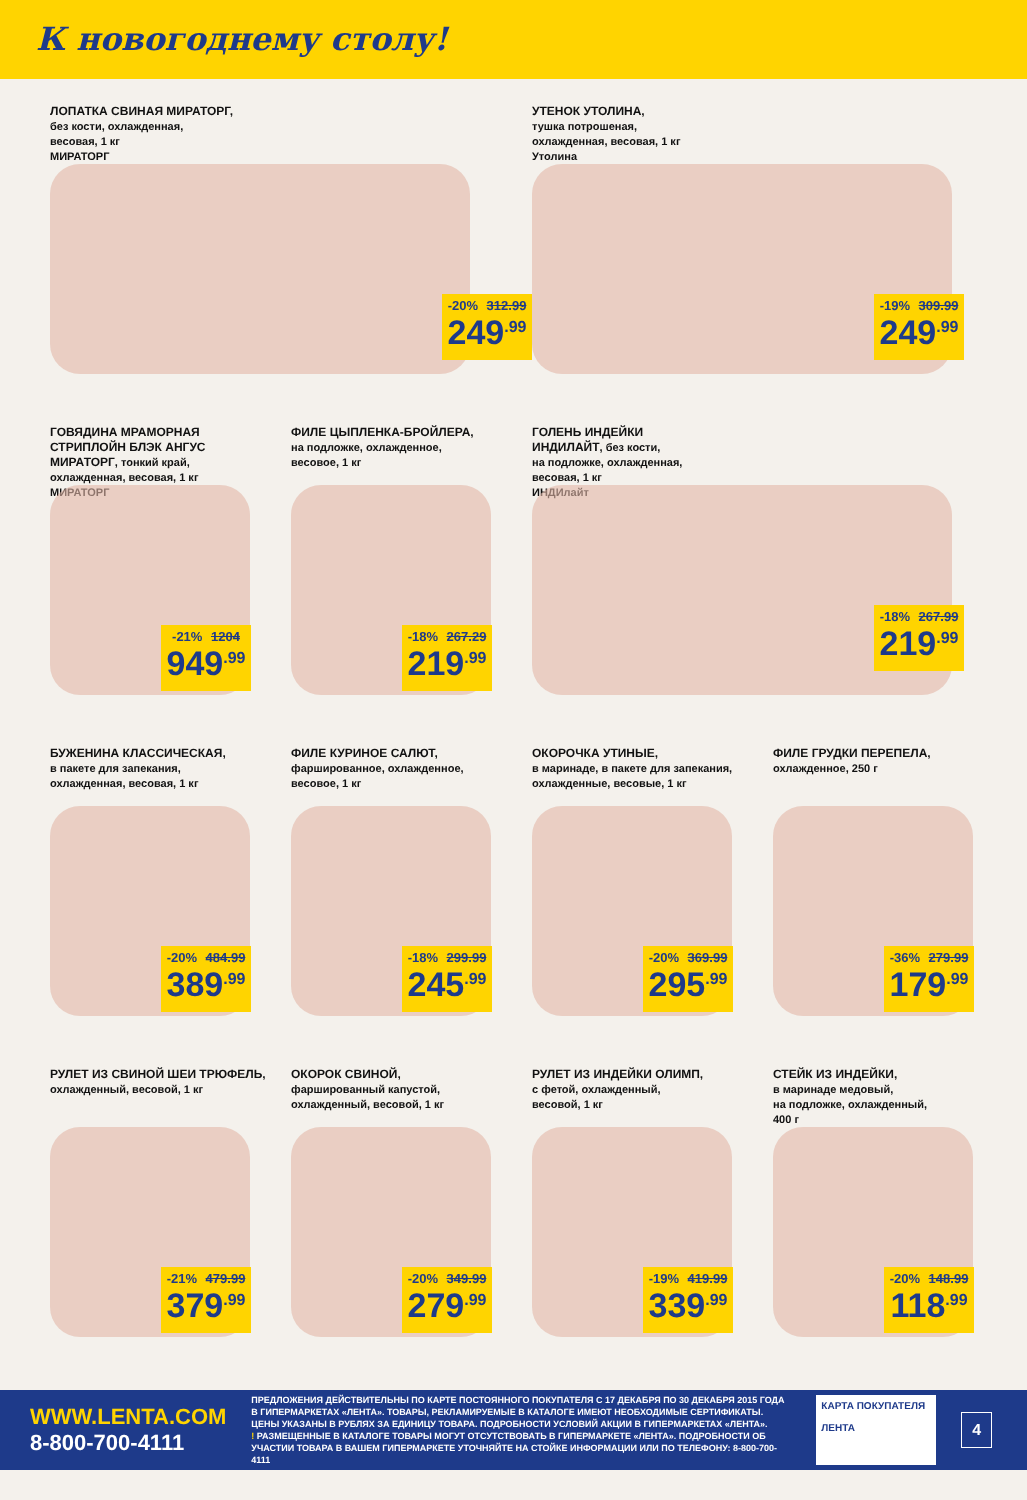К новогоднему столу!
ЛОПАТКА СВИНАЯ МИРАТОРГ,
без кости, охлажденная,
весовая, 1 кг
МИРАТОРГ
-20% 312.99
249<sup>.99</sup>
УТЕНОК УТОЛИНА,
тушка потрошеная,
охлажденная, весовая, 1 кг
Утолина
-19% 309.99
249<sup>.99</sup>
ГОВЯДИНА МРАМОРНАЯ
СТРИПЛОЙН БЛЭК АНГУС
МИРАТОРГ, тонкий край,
охлажденная, весовая, 1 кг
МИРАТОРГ
-21% 1204
949<sup>.99</sup>
ФИЛЕ ЦЫПЛЕНКА-БРОЙЛЕРА,
на подложке, охлажденное,
весовое, 1 кг
-18% 267.29
219<sup>.99</sup>
ГОЛЕНЬ ИНДЕЙКИ
ИНДИЛАЙТ, без кости,
на подложке, охлажденная,
весовая, 1 кг
ИНДИлайт
-18% 267.99
219<sup>.99</sup>
БУЖЕНИНА КЛАССИЧЕСКАЯ,
в пакете для запекания,
охлажденная, весовая, 1 кг
-20% 484.99
389<sup>.99</sup>
ФИЛЕ КУРИНОЕ САЛЮТ,
фаршированное, охлажденное,
весовое, 1 кг
-18% 299.99
245<sup>.99</sup>
ОКОРОЧКА УТИНЫЕ,
в маринаде, в пакете для запекания,
охлажденные, весовые, 1 кг
-20% 369.99
295<sup>.99</sup>
ФИЛЕ ГРУДКИ ПЕРЕПЕЛА,
охлажденное, 250 г
-36% 279.99
179<sup>.99</sup>
РУЛЕТ ИЗ СВИНОЙ ШЕИ ТРЮФЕЛЬ,
охлажденный, весовой, 1 кг
-21% 479.99
379<sup>.99</sup>
ОКОРОК СВИНОЙ,
фаршированный капустой,
охлажденный, весовой, 1 кг
-20% 349.99
279<sup>.99</sup>
РУЛЕТ ИЗ ИНДЕЙКИ ОЛИМП,
с фетой, охлажденный,
весовой, 1 кг
-19% 419.99
339<sup>.99</sup>
СТЕЙК ИЗ ИНДЕЙКИ,
в маринаде медовый,
на подложке, охлажденный,
400 г
-20% 148.99
118<sup>.99</sup>
WWW.LENTA.COM
8-800-700-4111
ПРЕДЛОЖЕНИЯ ДЕЙСТВИТЕЛЬНЫ ПО КАРТЕ ПОСТОЯННОГО ПОКУПАТЕЛЯ С 17 ДЕКАБРЯ ПО 30 ДЕКАБРЯ 2015 ГОДА В ГИПЕРМАРКЕТАХ «ЛЕНТА». ТОВАРЫ, РЕКЛАМИРУЕМЫЕ В КАТАЛОГЕ ИМЕЮТ НЕОБХОДИМЫЕ СЕРТИФИКАТЫ. ЦЕНЫ УКАЗАНЫ В РУБЛЯХ ЗА ЕДИНИЦУ ТОВАРА. ПОДРОБНОСТИ УСЛОВИЙ АКЦИИ В ГИПЕРМАРКЕТАХ «ЛЕНТА».
! РАЗМЕЩЕННЫЕ В КАТАЛОГЕ ТОВАРЫ МОГУТ ОТСУТСТВОВАТЬ В ГИПЕРМАРКЕТЕ «ЛЕНТА». ПОДРОБНОСТИ ОБ УЧАСТИИ ТОВАРА В ВАШЕМ ГИПЕРМАРКЕТЕ УТОЧНЯЙТЕ НА СТОЙКЕ ИНФОРМАЦИИ ИЛИ ПО ТЕЛЕФОНУ: 8-800-700-4111
КАРТА ПОКУПАТЕЛЯ
ЛЕНТА
4